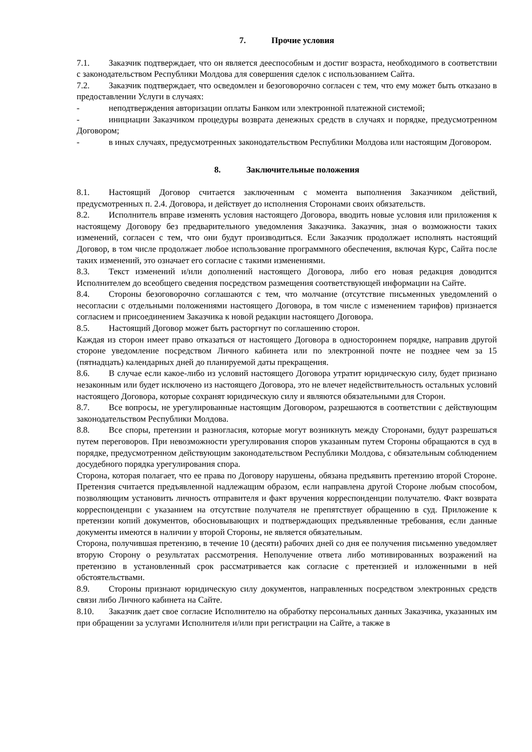7. Прочие условия
7.1. Заказчик подтверждает, что он является дееспособным и достиг возраста, необходимого в соответствии с законодательством Республики Молдова для совершения сделок с использованием Сайта.
7.2. Заказчик подтверждает, что осведомлен и безоговорочно согласен с тем, что ему может быть отказано в предоставлении Услуги в случаях:
- неподтверждения авторизации оплаты Банком или электронной платежной системой;
- инициации Заказчиком процедуры возврата денежных средств в случаях и порядке, предусмотренном Договором;
- в иных случаях, предусмотренных законодательством Республики Молдова или настоящим Договором.
8. Заключительные положения
8.1. Настоящий Договор считается заключенным с момента выполнения Заказчиком действий, предусмотренных п. 2.4. Договора, и действует до исполнения Сторонами своих обязательств.
8.2. Исполнитель вправе изменять условия настоящего Договора, вводить новые условия или приложения к настоящему Договору без предварительного уведомления Заказчика. Заказчик, зная о возможности таких изменений, согласен с тем, что они будут производиться. Если Заказчик продолжает исполнять настоящий Договор, в том числе продолжает любое использование программного обеспечения, включая Курс, Сайта после таких изменений, это означает его согласие с такими изменениями.
8.3. Текст изменений и/или дополнений настоящего Договора, либо его новая редакция доводится Исполнителем до всеобщего сведения посредством размещения соответствующей информации на Сайте.
8.4. Стороны безоговорочно соглашаются с тем, что молчание (отсутствие письменных уведомлений о несогласии с отдельными положениями настоящего Договора, в том числе с изменением тарифов) признается согласием и присоединением Заказчика к новой редакции настоящего Договора.
8.5. Настоящий Договор может быть расторгнут по соглашению сторон.
Каждая из сторон имеет право отказаться от настоящего Договора в одностороннем порядке, направив другой стороне уведомление посредством Личного кабинета или по электронной почте не позднее чем за 15 (пятнадцать) календарных дней до планируемой даты прекращения.
8.6. В случае если какое-либо из условий настоящего Договора утратит юридическую силу, будет признано незаконным или будет исключено из настоящего Договора, это не влечет недействительность остальных условий настоящего Договора, которые сохранят юридическую силу и являются обязательными для Сторон.
8.7. Все вопросы, не урегулированные настоящим Договором, разрешаются в соответствии с действующим законодательством Республики Молдова.
8.8. Все споры, претензии и разногласия, которые могут возникнуть между Сторонами, будут разрешаться путем переговоров. При невозможности урегулирования споров указанным путем Стороны обращаются в суд в порядке, предусмотренном действующим законодательством Республики Молдова, с обязательным соблюдением досудебного порядка урегулирования спора.
Сторона, которая полагает, что ее права по Договору нарушены, обязана предъявить претензию второй Стороне. Претензия считается предъявленной надлежащим образом, если направлена другой Стороне любым способом, позволяющим установить личность отправителя и факт вручения корреспонденции получателю. Факт возврата корреспонденции с указанием на отсутствие получателя не препятствует обращению в суд. Приложение к претензии копий документов, обосновывающих и подтверждающих предъявленные требования, если данные документы имеются в наличии у второй Стороны, не является обязательным.
Сторона, получившая претензию, в течение 10 (десяти) рабочих дней со дня ее получения письменно уведомляет вторую Сторону о результатах рассмотрения. Неполучение ответа либо мотивированных возражений на претензию в установленный срок рассматривается как согласие с претензией и изложенными в ней обстоятельствами.
8.9. Стороны признают юридическую силу документов, направленных посредством электронных средств связи либо Личного кабинета на Сайте.
8.10. Заказчик дает свое согласие Исполнителю на обработку персональных данных Заказчика, указанных им при обращении за услугами Исполнителя и/или при регистрации на Сайте, а также в